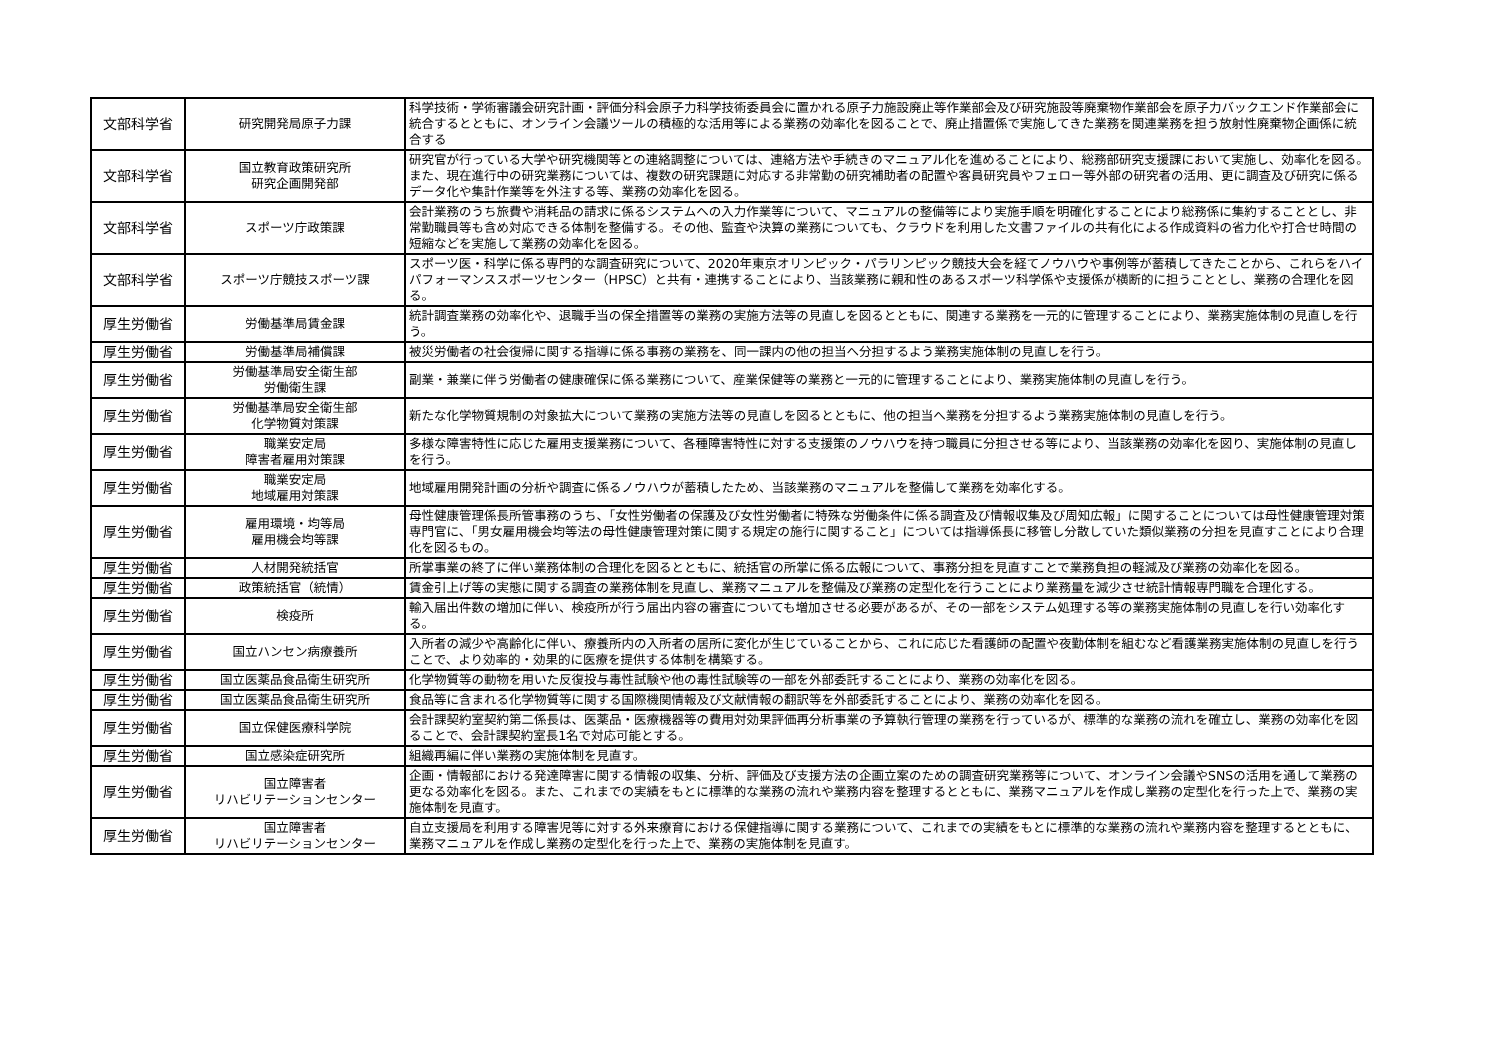| 文部科学省 | 研究開発局原子力課 | 科学技術・学術審議会研究計画・評価分科会原子力科学技術委員会に置かれる原子力施設廃止等作業部会及び研究施設等廃棄物作業部会を原子力バックエンド作業部会に統合するとともに、オンライン会議ツールの積極的な活用等による業務の効率化を図ることで、廃止措置係で実施してきた業務を関連業務を担う放射性廃棄物企画係に統合する |
| 文部科学省 | 国立教育政策研究所 研究企画開発部 | 研究官が行っている大学や研究機関等との連絡調整については、連絡方法や手続きのマニュアル化を進めることにより、総務部研究支援課において実施し、効率化を図る。また、現在進行中の研究業務については、複数の研究課題に対応する非常勤の研究補助者の配置や客員研究員やフェロー等外部の研究者の活用、更に調査及び研究に係るデータ化や集計作業等を外注する等、業務の効率化を図る。 |
| 文部科学省 | スポーツ庁政策課 | 会計業務のうち旅費や消耗品の請求に係るシステムへの入力作業等について、マニュアルの整備等により実施手順を明確化することにより総務係に集約することとし、非常勤職員等も含め対応できる体制を整備する。その他、監査や決算の業務についても、クラウドを利用した文書ファイルの共有化による作成資料の省力化や打合せ時間の短縮などを実施して業務の効率化を図る。 |
| 文部科学省 | スポーツ庁競技スポーツ課 | スポーツ医・科学に係る専門的な調査研究について、2020年東京オリンピック・パラリンピック競技大会を経てノウハウや事例等が蓄積してきたことから、これらをハイパフォーマンススポーツセンター（HPSC）と共有・連携することにより、当該業務に親和性のあるスポーツ科学係や支援係が横断的に担うこととし、業務の合理化を図る。 |
| 厚生労働省 | 労働基準局賃金課 | 統計調査業務の効率化や、退職手当の保全措置等の業務の実施方法等の見直しを図るとともに、関連する業務を一元的に管理することにより、業務実施体制の見直しを行う。 |
| 厚生労働省 | 労働基準局補償課 | 被災労働者の社会復帰に関する指導に係る事務の業務を、同一課内の他の担当へ分担するよう業務実施体制の見直しを行う。 |
| 厚生労働省 | 労働基準局安全衛生部 労働衛生課 | 副業・兼業に伴う労働者の健康確保に係る業務について、産業保健等の業務と一元的に管理することにより、業務実施体制の見直しを行う。 |
| 厚生労働省 | 労働基準局安全衛生部 化学物質対策課 | 新たな化学物質規制の対象拡大について業務の実施方法等の見直しを図るとともに、他の担当へ業務を分担するよう業務実施体制の見直しを行う。 |
| 厚生労働省 | 職業安定局 障害者雇用対策課 | 多様な障害特性に応じた雇用支援業務について、各種障害特性に対する支援策のノウハウを持つ職員に分担させる等により、当該業務の効率化を図り、実施体制の見直しを行う。 |
| 厚生労働省 | 職業安定局 地域雇用対策課 | 地域雇用開発計画の分析や調査に係るノウハウが蓄積したため、当該業務のマニュアルを整備して業務を効率化する。 |
| 厚生労働省 | 雇用環境・均等局 雇用機会均等課 | 母性健康管理係長所管事務のうち、「女性労働者の保護及び女性労働者に特殊な労働条件に係る調査及び情報収集及び周知広報」に関することについては母性健康管理対策専門官に、「男女雇用機会均等法の母性健康管理対策に関する規定の施行に関すること」については指導係長に移管し分散していた類似業務の分担を見直すことにより合理化を図るもの。 |
| 厚生労働省 | 人材開発統括官 | 所掌事業の終了に伴い業務体制の合理化を図るとともに、統括官の所掌に係る広報について、事務分担を見直すことで業務負担の軽減及び業務の効率化を図る。 |
| 厚生労働省 | 政策統括官（統情） | 賃金引上げ等の実態に関する調査の業務体制を見直し、業務マニュアルを整備及び業務の定型化を行うことにより業務量を減少させ統計情報専門職を合理化する。 |
| 厚生労働省 | 検疫所 | 輸入届出件数の増加に伴い、検疫所が行う届出内容の審査についても増加させる必要があるが、その一部をシステム処理する等の業務実施体制の見直しを行い効率化する。 |
| 厚生労働省 | 国立ハンセン病療養所 | 入所者の減少や高齢化に伴い、療養所内の入所者の居所に変化が生じていることから、これに応じた看護師の配置や夜勤体制を組むなど看護業務実施体制の見直しを行うことで、より効率的・効果的に医療を提供する体制を構築する。 |
| 厚生労働省 | 国立医薬品食品衛生研究所 | 化学物質等の動物を用いた反復投与毒性試験や他の毒性試験等の一部を外部委託することにより、業務の効率化を図る。 |
| 厚生労働省 | 国立医薬品食品衛生研究所 | 食品等に含まれる化学物質等に関する国際機関情報及び文献情報の翻訳等を外部委託することにより、業務の効率化を図る。 |
| 厚生労働省 | 国立保健医療科学院 | 会計課契約室契約第二係長は、医薬品・医療機器等の費用対効果評価再分析事業の予算執行管理の業務を行っているが、標準的な業務の流れを確立し、業務の効率化を図ることで、会計課契約室長1名で対応可能とする。 |
| 厚生労働省 | 国立感染症研究所 | 組織再編に伴い業務の実施体制を見直す。 |
| 厚生労働省 | 国立障害者 リハビリテーションセンター | 企画・情報部における発達障害に関する情報の収集、分析、評価及び支援方法の企画立案のための調査研究業務等について、オンライン会議やSNSの活用を通して業務の更なる効率化を図る。また、これまでの実績をもとに標準的な業務の流れや業務内容を整理するとともに、業務マニュアルを作成し業務の定型化を行った上で、業務の実施体制を見直す。 |
| 厚生労働省 | 国立障害者 リハビリテーションセンター | 自立支援局を利用する障害児等に対する外来療育における保健指導に関する業務について、これまでの実績をもとに標準的な業務の流れや業務内容を整理するとともに、業務マニュアルを作成し業務の定型化を行った上で、業務の実施体制を見直す。 |